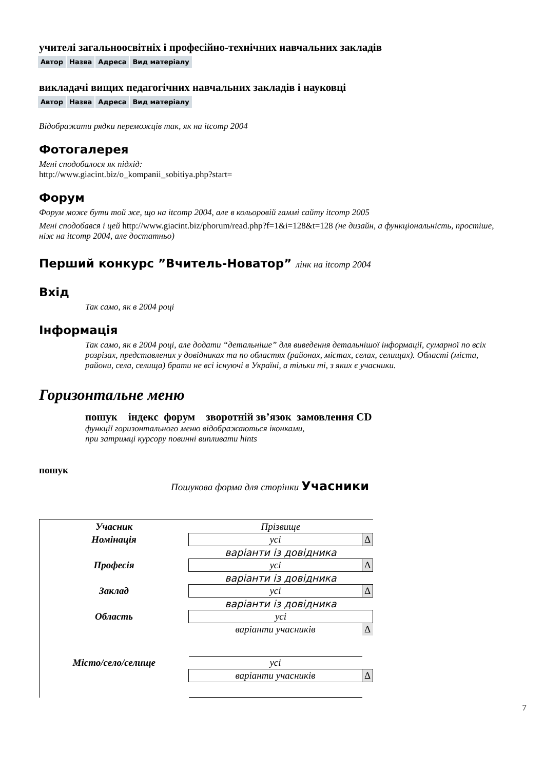учителі загальноосвітніх і професійно-технічних навчальних закладів
| Автор | Назва | Адреса | Вид матеріалу |
викладачі вищих педагогічних навчальних закладів і науковці
| Автор | Назва | Адреса | Вид матеріалу |
Відображати рядки переможців так, як на itcomp 2004
Фотогалерея
Мені сподобалося як підхід:
http://www.giacint.biz/o_kompanii_sobitiya.php?start=
Форум
Форум може бути той же, що на itcomp 2004, але в кольоровій гаммі сайту itcomp 2005
Мені сподобався і цей http://www.giacint.biz/phorum/read.php?f=1&i=128&t=128 (не дизайн, а функціональність, простіше, ніж на itcomp 2004, але достатньо)
Перший конкурс ”Вчитель-Новатор” лінк на itcomp 2004
Вхід
Так само, як в 2004 році
Інформація
Так само, як в 2004 році, але додати “детальніше” для виведення детальнішої інформації, сумарної по всіх розрізах, представлених у довідниках та по областях (районах, містах, селах, селищах). Області (міста, райони, села, селища) брати не всі існуючі в Україні, а тільки ті, з яких є учасники.
Горизонтальне меню
пошук індекс форум зворотній зв’язок замовлення CD
функції горизонтального меню відображаються іконками,
при затримці курсору повинні випливати hints
пошук
Пошукова форма для сторінки Учасники
| Учасник | Прізвище | |
| Номінація | усі | Δ |
| | варіанти із довідника | |
| Професія | усі | Δ |
| | варіанти із довідника | |
| Заклад | усі | Δ |
| | варіанти із довідника | |
| Область | усі | |
| | варіанти учасників | Δ |
| Місто/село/селище | усі | |
| | варіанти учасників | Δ |
7